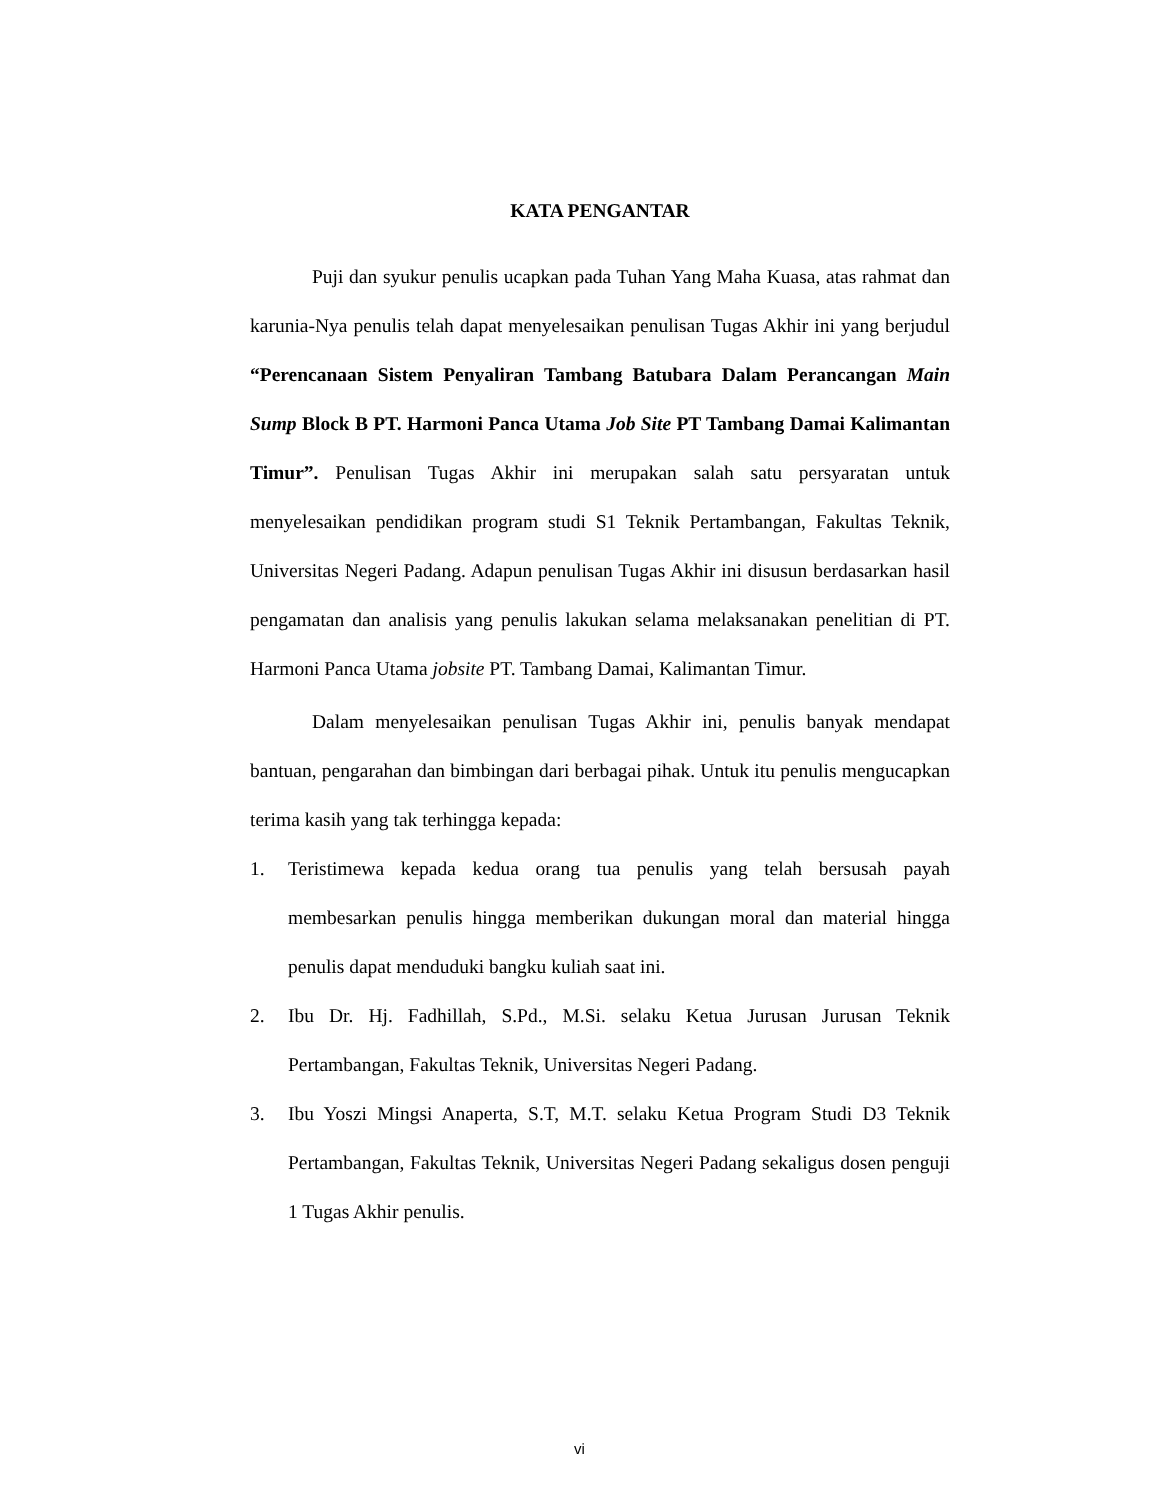KATA PENGANTAR
Puji dan syukur penulis ucapkan pada Tuhan Yang Maha Kuasa, atas rahmat dan karunia-Nya penulis telah dapat menyelesaikan penulisan Tugas Akhir ini yang berjudul “Perencanaan Sistem Penyaliran Tambang Batubara Dalam Perancangan Main Sump Block B PT. Harmoni Panca Utama Job Site PT Tambang Damai Kalimantan Timur”. Penulisan Tugas Akhir ini merupakan salah satu persyaratan untuk menyelesaikan pendidikan program studi S1 Teknik Pertambangan, Fakultas Teknik, Universitas Negeri Padang. Adapun penulisan Tugas Akhir ini disusun berdasarkan hasil pengamatan dan analisis yang penulis lakukan selama melaksanakan penelitian di PT. Harmoni Panca Utama jobsite PT. Tambang Damai, Kalimantan Timur.
Dalam menyelesaikan penulisan Tugas Akhir ini, penulis banyak mendapat bantuan, pengarahan dan bimbingan dari berbagai pihak. Untuk itu penulis mengucapkan terima kasih yang tak terhingga kepada:
1. Teristimewa kepada kedua orang tua penulis yang telah bersusah payah membesarkan penulis hingga memberikan dukungan moral dan material hingga penulis dapat menduduki bangku kuliah saat ini.
2. Ibu Dr. Hj. Fadhillah, S.Pd., M.Si. selaku Ketua Jurusan Jurusan Teknik Pertambangan, Fakultas Teknik, Universitas Negeri Padang.
3. Ibu Yoszi Mingsi Anaperta, S.T, M.T. selaku Ketua Program Studi D3 Teknik Pertambangan, Fakultas Teknik, Universitas Negeri Padang sekaligus dosen penguji 1 Tugas Akhir penulis.
vi